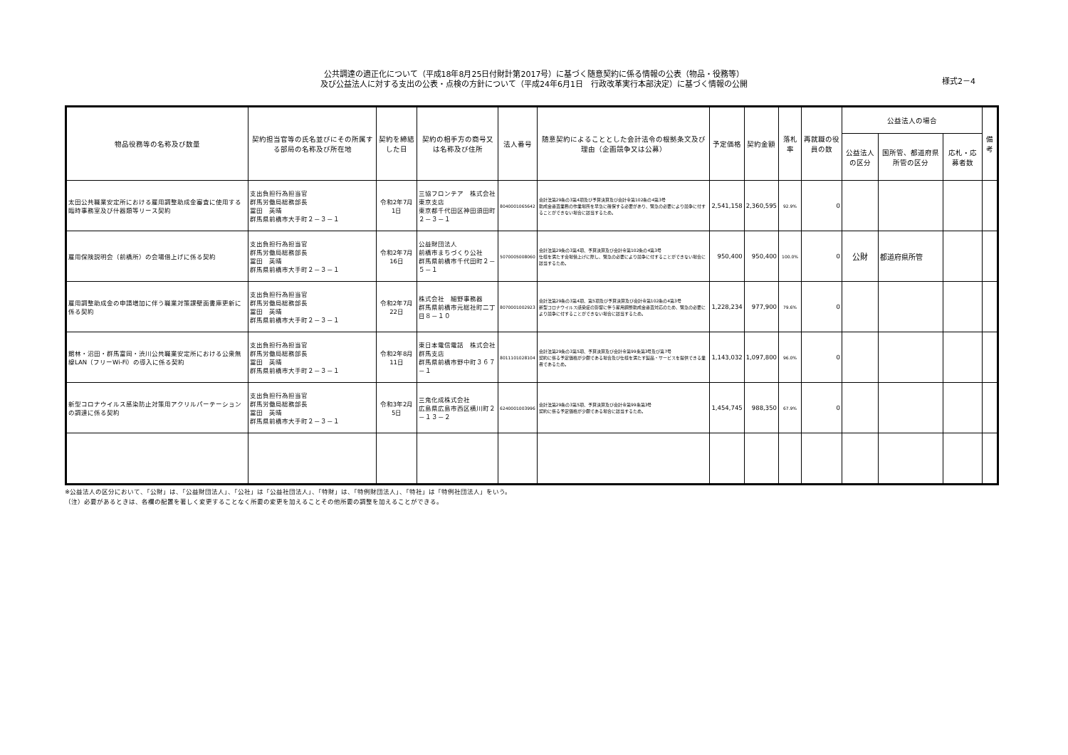公共調達の適正化について（平成18年8月25日付財計第2017号）に基づく随意契約に係る情報の公表（物品・役務等）
及び公益法人に対する支出の公表・点検の方針について（平成24年6月1日　行政改革実行本部決定）に基づく情報の公開
様式2－4
| 物品役務等の名称及び数量 | 契約担当官等の氏名並びにその所属する部局の名称及び所在地 | 契約を締結した日 | 契約の相手方の商号又は名称及び住所 | 法人番号 | 随意契約によることとした会計法令の根拠条文及び理由（企画競争又は公募） | 予定価格 | 契約金額 | 落札率 | 再就職の役員の数 | 公益法人の場合 | | | 備考 |
| --- | --- | --- | --- | --- | --- | --- | --- | --- | --- | --- | --- | --- | --- |
| | | | | | | | | | | 公益法人の区分 | 国所管、都道府県所管の区分 | 応札・応募者数 | |
| 太田公共職業安定所における雇用調整助成金審査に使用する臨時事務室及び什器類等リース契約 | 支出負担行為担当官 群馬労働局総務部長 冨田 英晴 群馬県前橋市大手町２－３－１ | 令和2年7月1日 | 三協フロンテア 株式会社 東京支店 東京都千代田区神田須田町２－３－１ | 8040001065642 | 会計法第29条の3第4項及び予算決算及び会計令第102条の4第3号 助成金審査業務の作業場所を早急に確保する必要があり、緊急の必要により競争に付することができない場合に該当するため。 | 2,541,158 | 2,360,595 | 92.9% | 0 | | | | |
| 雇用保険説明会（前橋所）の会場借上げに係る契約 | 支出負担行為担当官 群馬労働局総務部長 冨田 英晴 群馬県前橋市大手町２－３－１ | 令和2年7月16日 | 公益財団法人 前橋市まちづくり公社 群馬県前橋市千代田町２－５－１ | 5070005008060 | 会計法第29条の3第4項、予算決算及び会計令第102条の4第3号 仕様を満たす会場借上げに際し、緊急の必要により競争に付することができない場合に該当するため。 | 950,400 | 950,400 | 100.0% | 0 | 公財 | 都道府県所管 | | |
| 雇用調整助成金の申請増加に伴う職業対策課壁面書庫更新に係る契約 | 支出負担行為担当官 群馬労働局総務部長 冨田 英晴 群馬県前橋市大手町２－３－１ | 令和2年7月22日 | 株式会社 細野事務器 群馬県前橋市元総社町二丁目８－１０ | 8070001002923 | 会計法第29条の3第4項、第5項及び予算決算及び会計令第102条の4第3号 新型コロナウイルス感染症の影響に伴う雇用調整助成金審査対応のため、緊急の必要により競争に付することができない場合に該当するため。 | 1,228,234 | 977,900 | 79.6% | 0 | | | | |
| 館林・沼田・群馬富岡・渋川公共職業安定所における公衆無線LAN（フリーWi-Fi）の導入に係る契約 | 支出負担行為担当官 群馬労働局総務部長 冨田 英晴 群馬県前橋市大手町２－３－１ | 令和2年8月11日 | 東日本電信電話 株式会社 群馬支店 群馬県前橋市野中町３６７－１ | 8011101028104 | 会計法第29条の3第5項、予算決算及び会計令第99条第3号及び第7号 契約に係る予定価格が少額である場合及び仕様を満たす製品・サービスを提供できる業者であるため。 | 1,143,032 | 1,097,800 | 96.0% | 0 | | | | |
| 新型コロナウイルス感染防止対策用アクリルパーテーションの調達に係る契約 | 支出負担行為担当官 群馬労働局総務部長 冨田 英晴 群馬県前橋市大手町２－３－１ | 令和3年2月5日 | 三鬼化成株式会社 広島県広島市西区横川町２－１３－２ | 6240001003996 | 会計法第29条の3第5項、予算決算及び会計令第99条第3号 契約に係る予定価格が少額である場合に該当するため。 | 1,454,745 | 988,350 | 67.9% | 0 | | | | |
※公益法人の区分において、「公財」は、「公益財団法人」、「公社」は「公益社団法人」、「特財」は、「特例財団法人」、「特社」は「特例社団法人」をいう。
（注）必要があるときは、各欄の配置を著しく変更することなく所要の変更を加えることその他所要の調整を加えることができる。